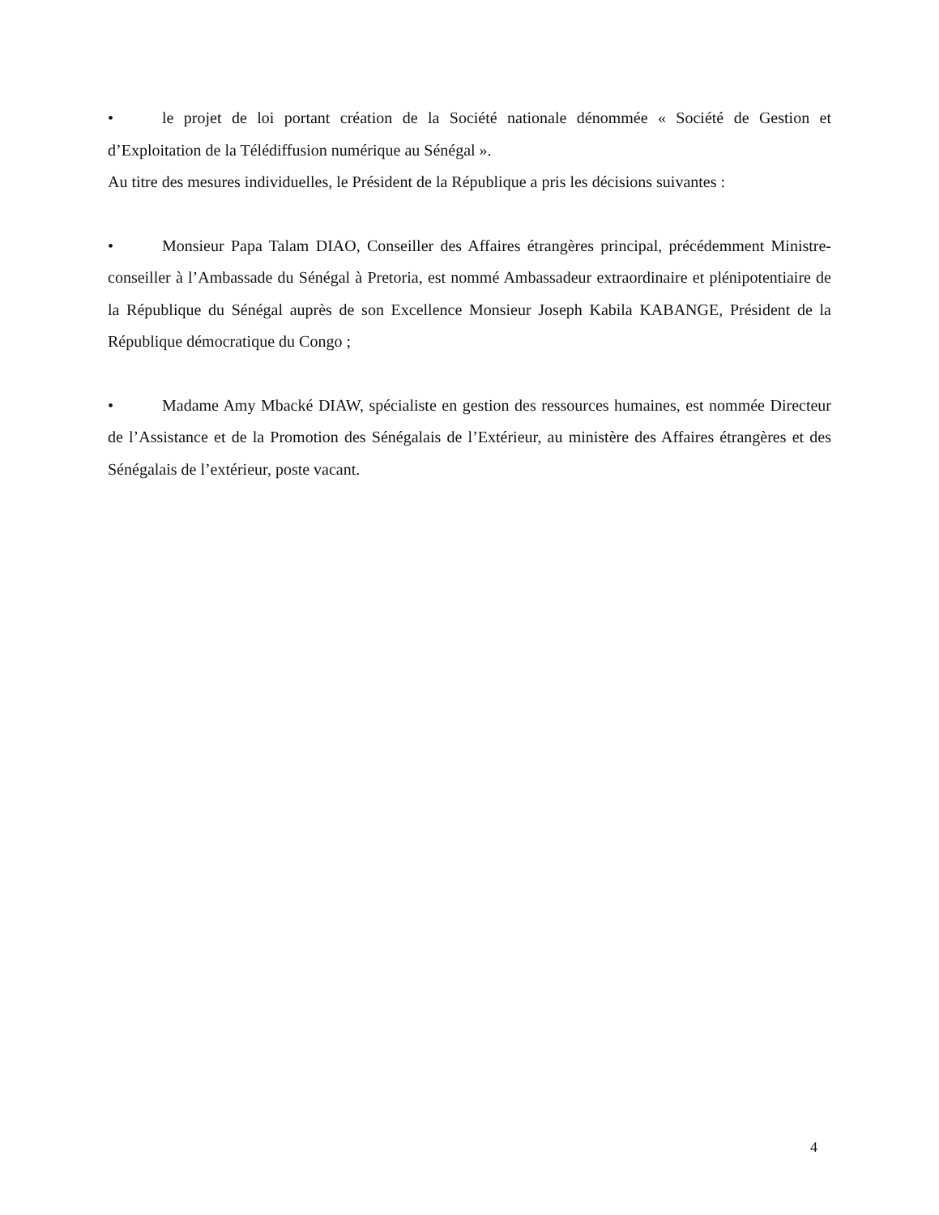• le projet de loi portant création de la Société nationale dénommée « Société de Gestion et d’Exploitation de la Télédiffusion numérique au Sénégal ».
Au titre des mesures individuelles, le Président de la République a pris les décisions suivantes :
• Monsieur Papa Talam DIAO, Conseiller des Affaires étrangères principal, précédemment Ministre-conseiller à l’Ambassade du Sénégal à Pretoria, est nommé Ambassadeur extraordinaire et plénipotentiaire de la République du Sénégal auprès de son Excellence Monsieur Joseph Kabila KABANGE, Président de la République démocratique du Congo ;
• Madame Amy Mbacké DIAW, spécialiste en gestion des ressources humaines, est nommée Directeur de l’Assistance et de la Promotion des Sénégalais de l’Extérieur, au ministère des Affaires étrangères et des Sénégalais de l’extérieur, poste vacant.
4